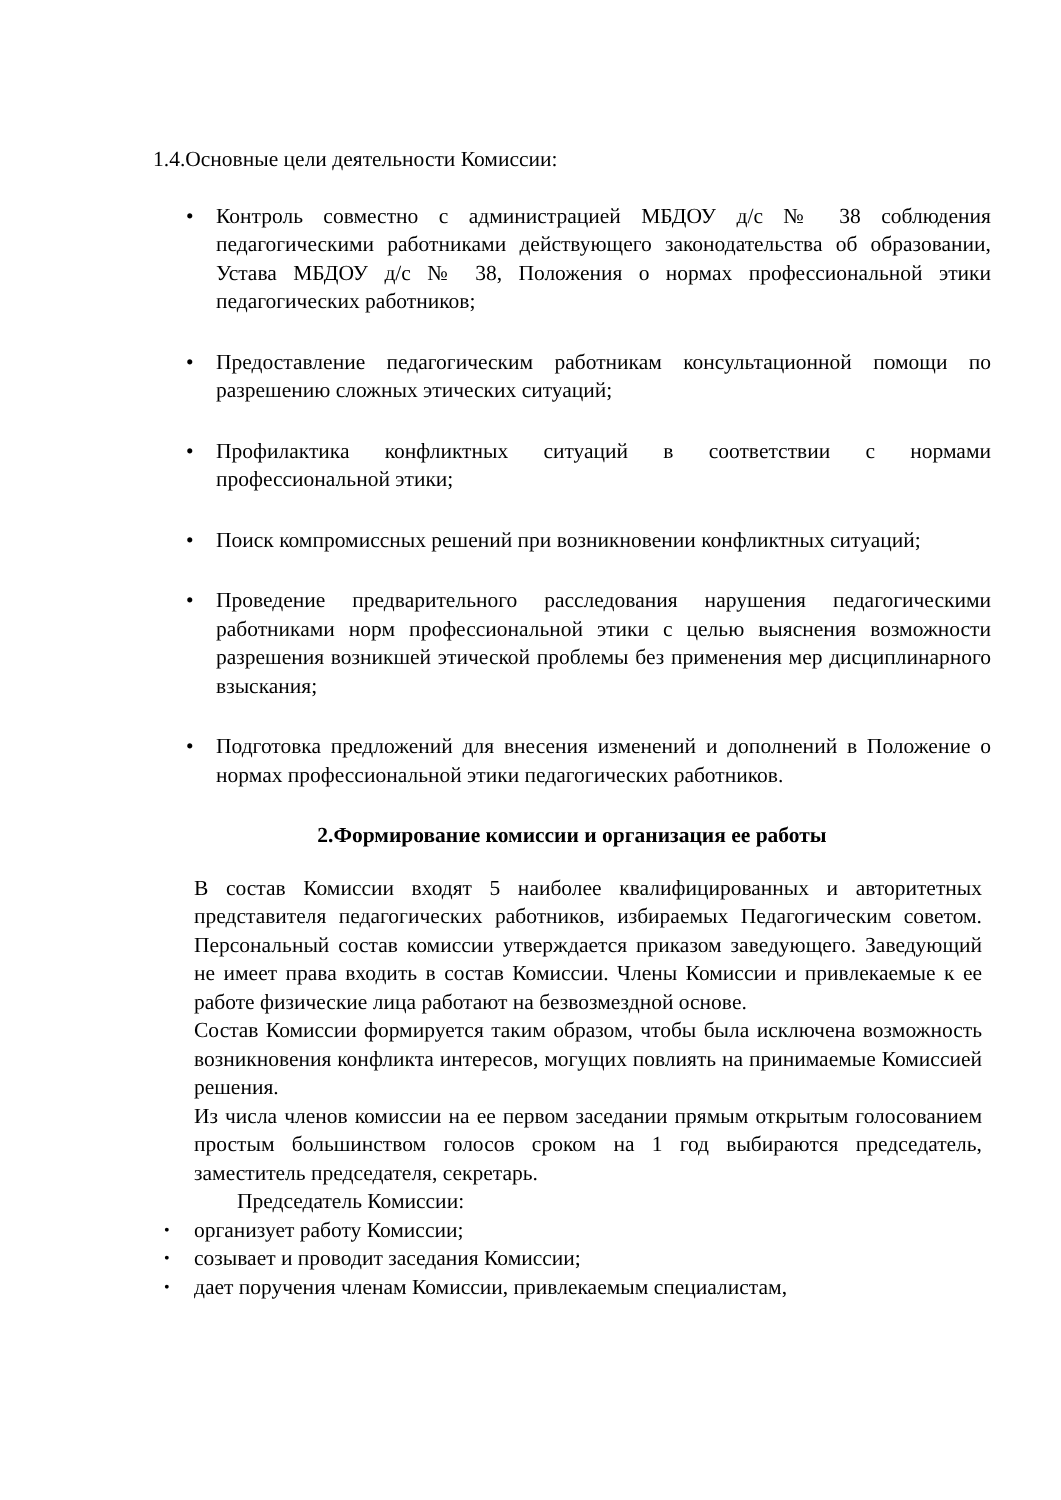1.4.Основные цели деятельности Комиссии:
• Контроль совместно с администрацией МБДОУ д/с № 38 соблюдения педагогическими работниками действующего законодательства об образовании, Устава МБДОУ д/с № 38, Положения о нормах профессиональной этики педагогических работников;
• Предоставление педагогическим работникам консультационной помощи по разрешению сложных этических ситуаций;
• Профилактика конфликтных ситуаций в соответствии с нормами профессиональной этики;
• Поиск компромиссных решений при возникновении конфликтных ситуаций;
• Проведение предварительного расследования нарушения педагогическими работниками норм профессиональной этики с целью выяснения возможности разрешения возникшей этической проблемы без применения мер дисциплинарного взыскания;
• Подготовка предложений для внесения изменений и дополнений в Положение о нормах профессиональной этики педагогических работников.
2.Формирование комиссии и организация ее работы
В состав Комиссии входят 5 наиболее квалифицированных и авторитетных представителя педагогических работников, избираемых Педагогическим советом. Персональный состав комиссии утверждается приказом заведующего. Заведующий не имеет права входить в состав Комиссии. Члены Комиссии и привлекаемые к ее работе физические лица работают на безвозмездной основе.
Состав Комиссии формируется таким образом, чтобы была исключена возможность возникновения конфликта интересов, могущих повлиять на принимаемые Комиссией решения.
Из числа членов комиссии на ее первом заседании прямым открытым голосованием простым большинством голосов сроком на 1 год выбираются председатель, заместитель председателя, секретарь.
Председатель Комиссии:
• организует работу Комиссии;
• созывает и проводит заседания Комиссии;
• дает поручения членам Комиссии, привлекаемым специалистам,